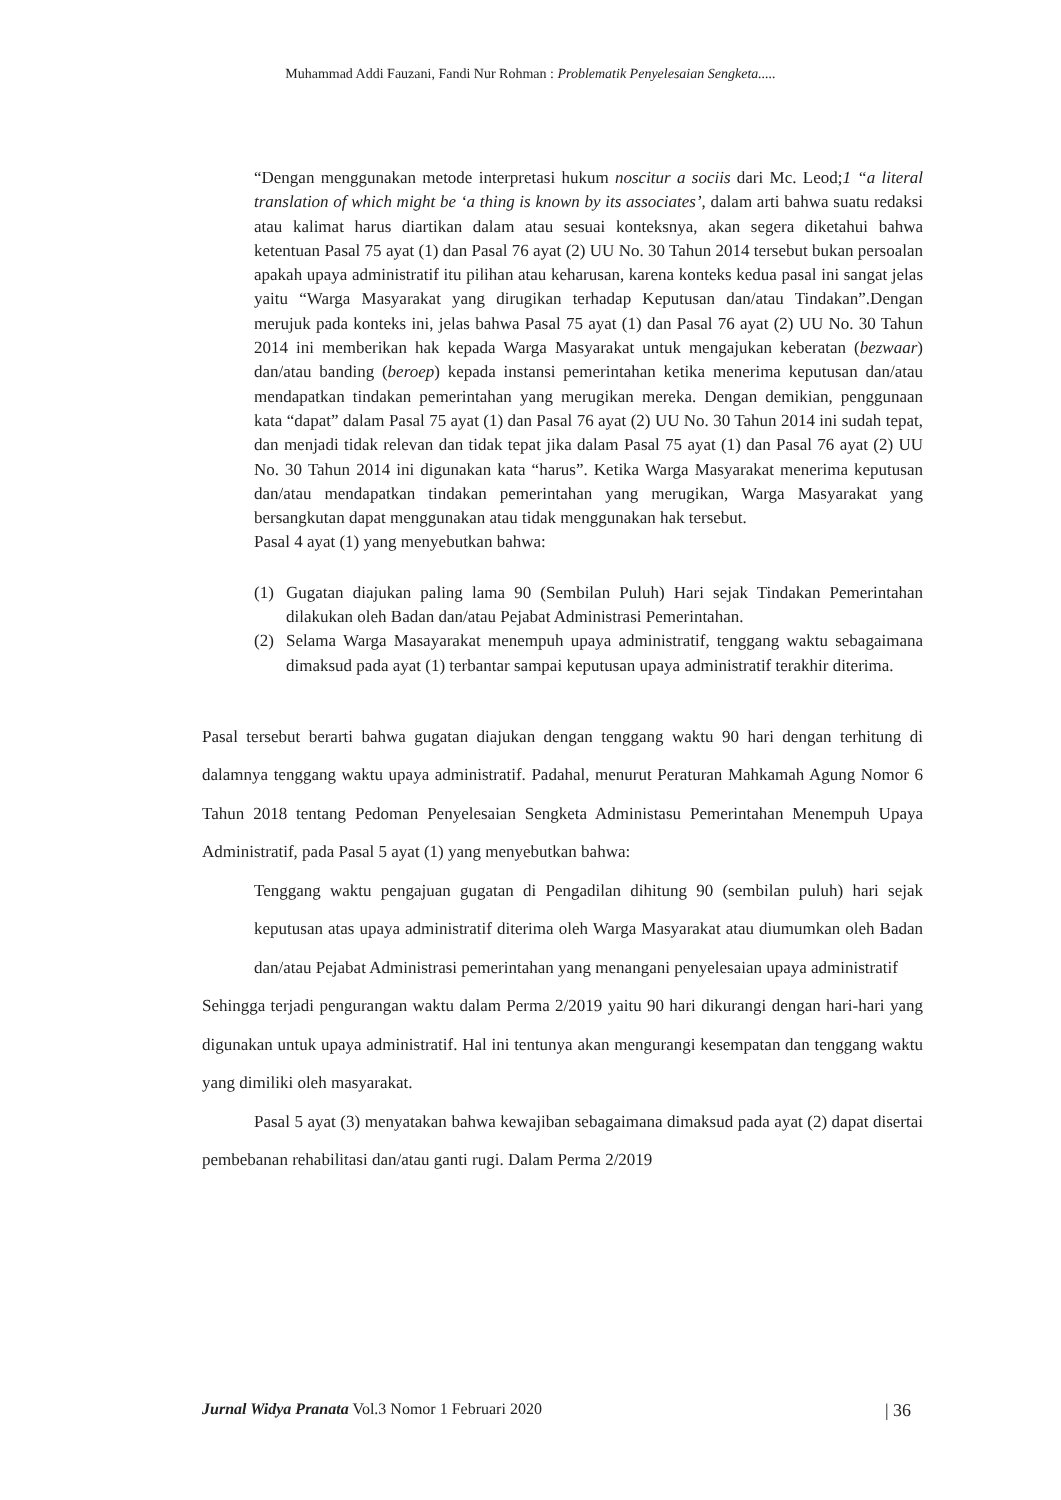Muhammad Addi Fauzani, Fandi Nur Rohman : Problematik Penyelesaian Sengketa.....
“Dengan menggunakan metode interpretasi hukum noscitur a sociis dari Mc. Leod;1 “a literal translation of which might be ‘a thing is known by its associates’, dalam arti bahwa suatu redaksi atau kalimat harus diartikan dalam atau sesuai konteksnya, akan segera diketahui bahwa ketentuan Pasal 75 ayat (1) dan Pasal 76 ayat (2) UU No. 30 Tahun 2014 tersebut bukan persoalan apakah upaya administratif itu pilihan atau keharusan, karena konteks kedua pasal ini sangat jelas yaitu “Warga Masyarakat yang dirugikan terhadap Keputusan dan/atau Tindakan”.Dengan merujuk pada konteks ini, jelas bahwa Pasal 75 ayat (1) dan Pasal 76 ayat (2) UU No. 30 Tahun 2014 ini memberikan hak kepada Warga Masyarakat untuk mengajukan keberatan (bezwaar) dan/atau banding (beroep) kepada instansi pemerintahan ketika menerima keputusan dan/atau mendapatkan tindakan pemerintahan yang merugikan mereka. Dengan demikian, penggunaan kata “dapat” dalam Pasal 75 ayat (1) dan Pasal 76 ayat (2) UU No. 30 Tahun 2014 ini sudah tepat, dan menjadi tidak relevan dan tidak tepat jika dalam Pasal 75 ayat (1) dan Pasal 76 ayat (2) UU No. 30 Tahun 2014 ini digunakan kata “harus”. Ketika Warga Masyarakat menerima keputusan dan/atau mendapatkan tindakan pemerintahan yang merugikan, Warga Masyarakat yang bersangkutan dapat menggunakan atau tidak menggunakan hak tersebut.
Pasal 4 ayat (1) yang menyebutkan bahwa:
(1) Gugatan diajukan paling lama 90 (Sembilan Puluh) Hari sejak Tindakan Pemerintahan dilakukan oleh Badan dan/atau Pejabat Administrasi Pemerintahan.
(2) Selama Warga Masayarakat menempuh upaya administratif, tenggang waktu sebagaimana dimaksud pada ayat (1) terbantar sampai keputusan upaya administratif terakhir diterima.
Pasal tersebut berarti bahwa gugatan diajukan dengan tenggang waktu 90 hari dengan terhitung di dalamnya tenggang waktu upaya administratif. Padahal, menurut Peraturan Mahkamah Agung Nomor 6 Tahun 2018 tentang Pedoman Penyelesaian Sengketa Administasu Pemerintahan Menempuh Upaya Administratif, pada Pasal 5 ayat (1) yang menyebutkan bahwa:
Tenggang waktu pengajuan gugatan di Pengadilan dihitung 90 (sembilan puluh) hari sejak keputusan atas upaya administratif diterima oleh Warga Masyarakat atau diumumkan oleh Badan dan/atau Pejabat Administrasi pemerintahan yang menangani penyelesaian upaya administratif
Sehingga terjadi pengurangan waktu dalam Perma 2/2019 yaitu 90 hari dikurangi dengan hari-hari yang digunakan untuk upaya administratif. Hal ini tentunya akan mengurangi kesempatan dan tenggang waktu yang dimiliki oleh masyarakat.
Pasal 5 ayat (3) menyatakan bahwa kewajiban sebagaimana dimaksud pada ayat (2) dapat disertai pembebanan rehabilitasi dan/atau ganti rugi. Dalam Perma 2/2019
Jurnal Widya Pranata Vol.3 Nomor 1 Februari 2020 | 36